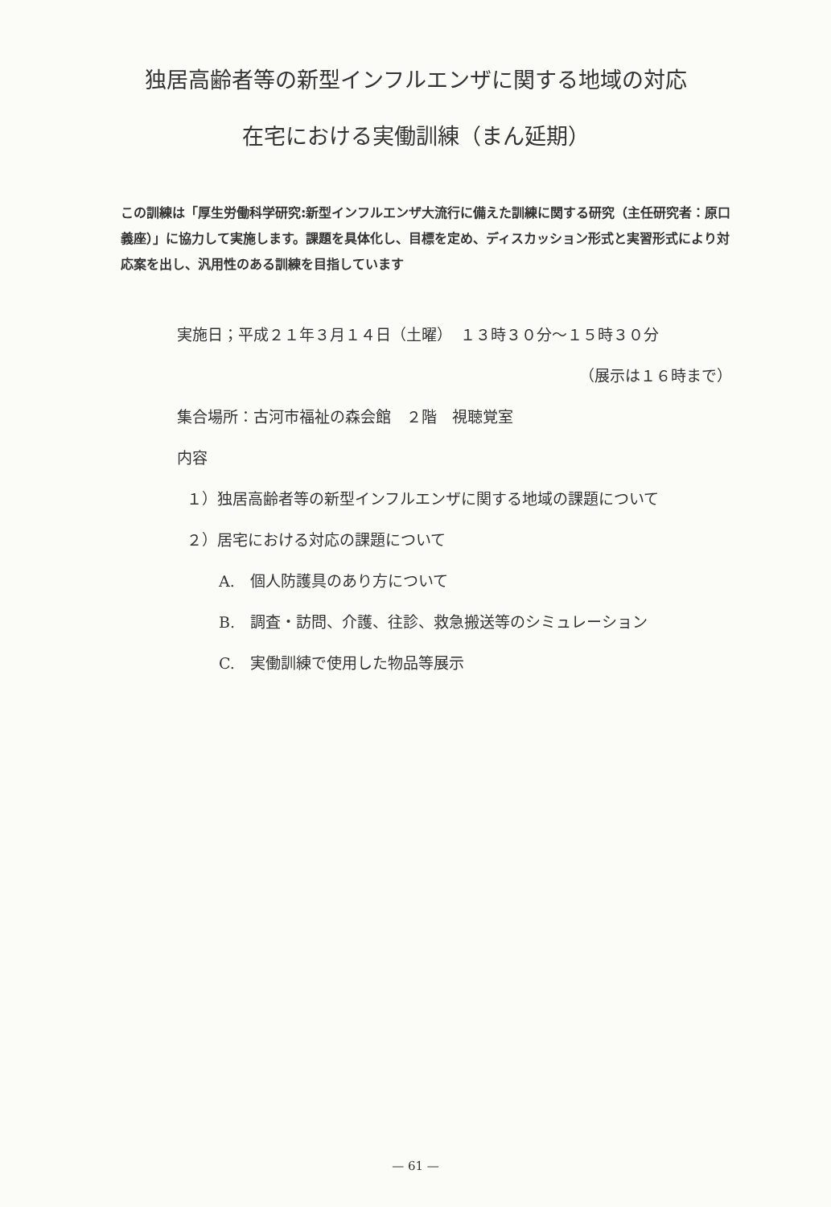独居高齢者等の新型インフルエンザに関する地域の対応
在宅における実働訓練（まん延期）
この訓練は「厚生労働科学研究:新型インフルエンザ大流行に備えた訓練に関する研究（主任研究者：原口義座）」に協力して実施します。課題を具体化し、目標を定め、ディスカッション形式と実習形式により対応案を出し、汎用性のある訓練を目指しています
実施日；平成２１年３月１４日（土曜）　１３時３０分～１５時３０分
（展示は１６時まで）
集合場所：古河市福祉の森会館　２階　視聴覚室
内容
１）独居高齢者等の新型インフルエンザに関する地域の課題について
２）居宅における対応の課題について
A.　個人防護具のあり方について
B.　調査・訪問、介護、往診、救急搬送等のシミュレーション
C.　実働訓練で使用した物品等展示
— 61 —